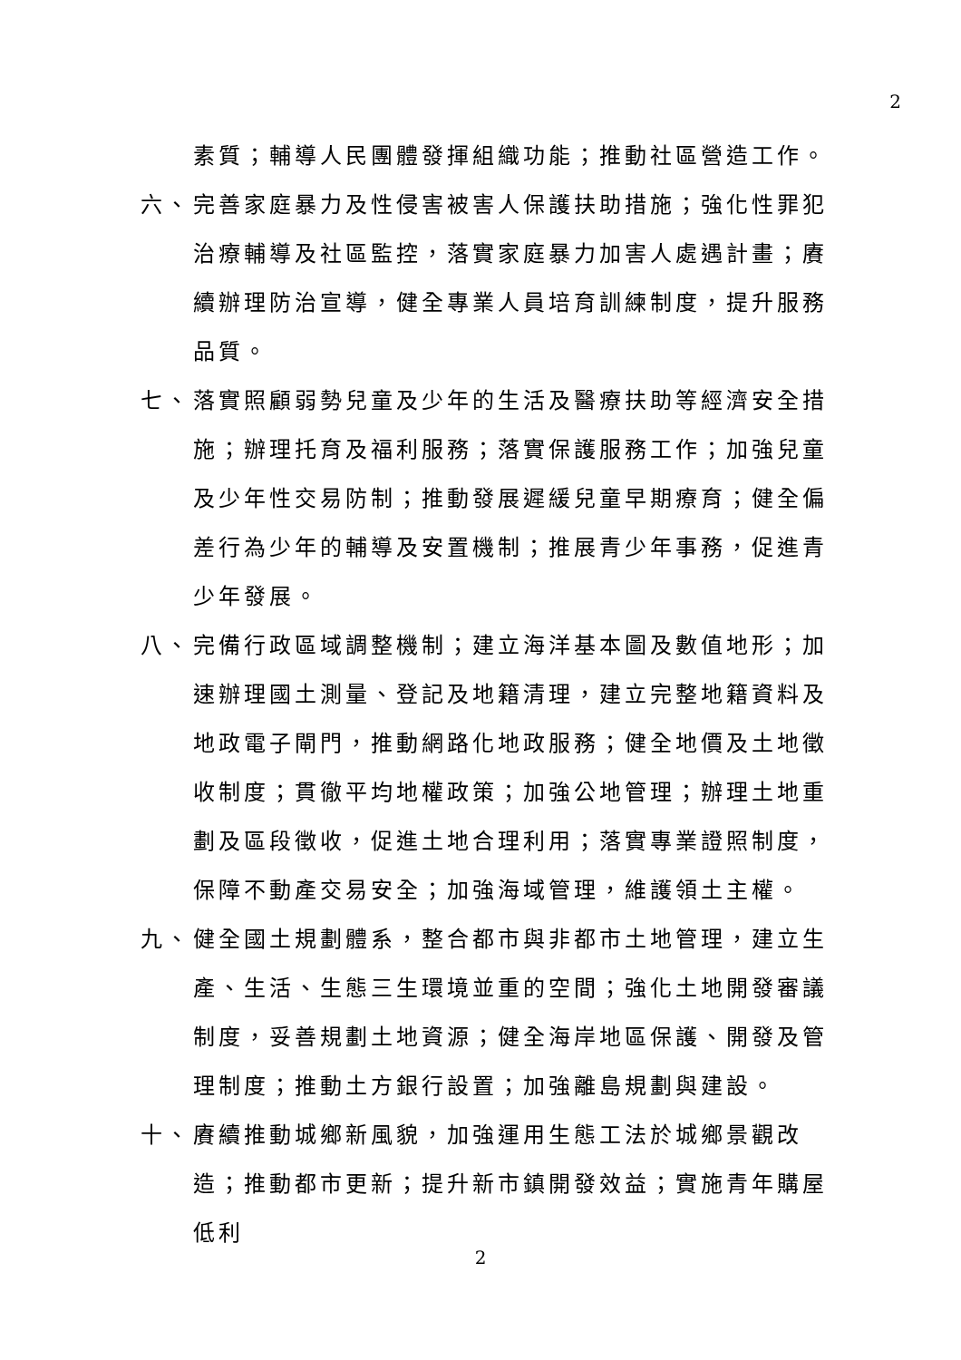2
素質；輔導人民團體發揮組織功能；推動社區營造工作。
六、 完善家庭暴力及性侵害被害人保護扶助措施；強化性罪犯治療輔導及社區監控，落實家庭暴力加害人處遇計畫；賡續辦理防治宣導，健全專業人員培育訓練制度，提升服務品質。
七、 落實照顧弱勢兒童及少年的生活及醫療扶助等經濟安全措施；辦理托育及福利服務；落實保護服務工作；加強兒童及少年性交易防制；推動發展遲緩兒童早期療育；健全偏差行為少年的輔導及安置機制；推展青少年事務，促進青少年發展。
八、 完備行政區域調整機制；建立海洋基本圖及數值地形；加速辦理國土測量、登記及地籍清理，建立完整地籍資料及地政電子閘門，推動網路化地政服務；健全地價及土地徵收制度；貫徹平均地權政策；加強公地管理；辦理土地重劃及區段徵收，促進土地合理利用；落實專業證照制度，保障不動產交易安全；加強海域管理，維護領土主權。
九、 健全國土規劃體系，整合都市與非都市土地管理，建立生產、生活、生態三生環境並重的空間；強化土地開發審議制度，妥善規劃土地資源；健全海岸地區保護、開發及管理制度；推動土方銀行設置；加強離島規劃與建設。
十、 賡續推動城鄉新風貌，加強運用生態工法於城鄉景觀改造；推動都市更新；提升新市鎮開發效益；實施青年購屋低利
2